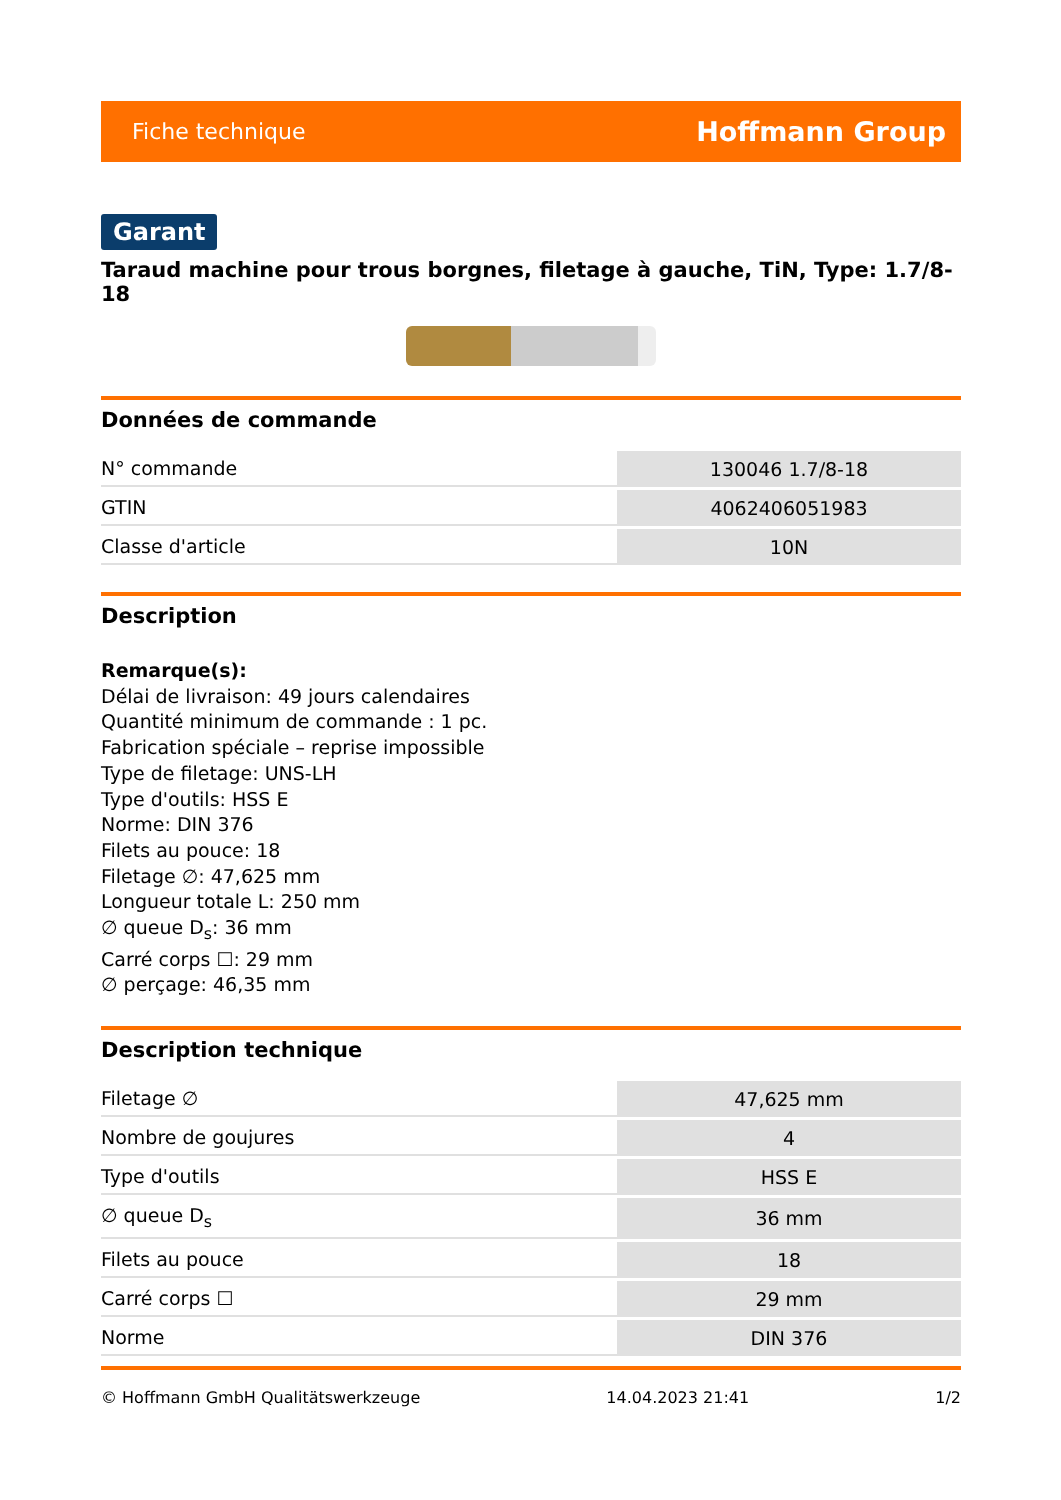Fiche technique Hoffmann Group
Garant
Taraud machine pour trous borgnes, filetage à gauche, TiN, Type: 1.7/8-18
Données de commande
| N° commande | 130046 1.7/8-18 |
| GTIN | 4062406051983 |
| Classe d'article | 10N |
Description
Remarque(s):
Délai de livraison: 49 jours calendaires
Quantité minimum de commande : 1 pc.
Fabrication spéciale – reprise impossible
Type de filetage: UNS-LH
Type d'outils: HSS E
Norme: DIN 376
Filets au pouce: 18
Filetage ∅: 47,625 mm
Longueur totale L: 250 mm
∅ queue D<sub>s</sub>: 36 mm
Carré corps ☐: 29 mm
∅ perçage: 46,35 mm
Description technique
| Filetage ∅ | 47,625 mm |
| Nombre de goujures | 4 |
| Type d'outils | HSS E |
| ∅ queue D<sub>s</sub> | 36 mm |
| Filets au pouce | 18 |
| Carré corps ☐ | 29 mm |
| Norme | DIN 376 |
© Hoffmann GmbH Qualitätswerkzeuge 14.04.2023 21:41 1/2